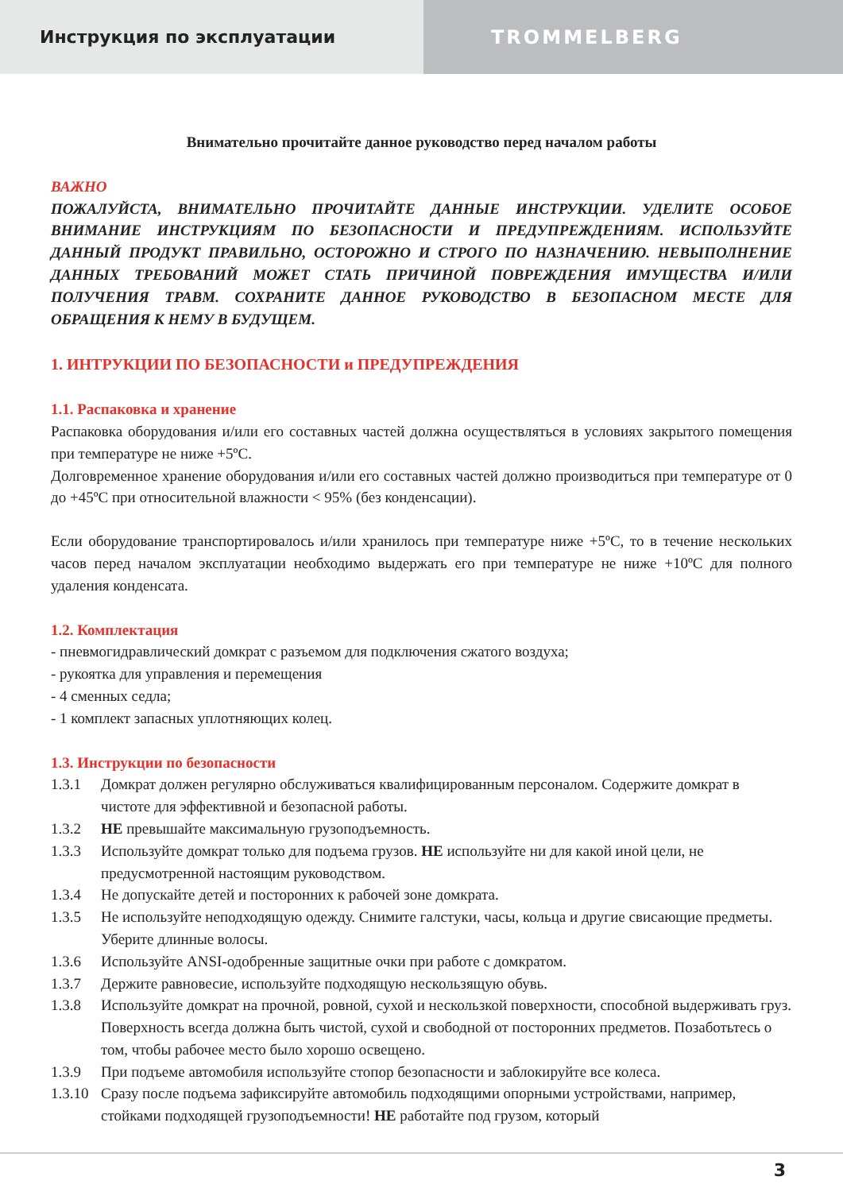Инструкция по эксплуатации TROMMELBERG
Внимательно прочитайте данное руководство перед началом работы
ВАЖНО
ПОЖАЛУЙСТА, ВНИМАТЕЛЬНО ПРОЧИТАЙТЕ ДАННЫЕ ИНСТРУКЦИИ. УДЕЛИТЕ ОСОБОЕ ВНИМАНИЕ ИНСТРУКЦИЯМ ПО БЕЗОПАСНОСТИ И ПРЕДУПРЕЖДЕНИЯМ. ИСПОЛЬЗУЙТЕ ДАННЫЙ ПРОДУКТ ПРАВИЛЬНО, ОСТОРОЖНО И СТРОГО ПО НАЗНАЧЕНИЮ. НЕВЫПОЛНЕНИЕ ДАННЫХ ТРЕБОВАНИЙ МОЖЕТ СТАТЬ ПРИЧИНОЙ ПОВРЕЖДЕНИЯ ИМУЩЕСТВА И/ИЛИ ПОЛУЧЕНИЯ ТРАВМ. СОХРАНИТЕ ДАННОЕ РУКОВОДСТВО В БЕЗОПАСНОМ МЕСТЕ ДЛЯ ОБРАЩЕНИЯ К НЕМУ В БУДУЩЕМ.
1. ИНТРУКЦИИ ПО БЕЗОПАСНОСТИ и ПРЕДУПРЕЖДЕНИЯ
1.1. Распаковка и хранение
Распаковка оборудования и/или его составных частей должна осуществляться в условиях закрытого помещения при температуре не ниже +5ºС.
Долговременное хранение оборудования и/или его составных частей должно производиться при температуре от 0 до +45ºС при относительной влажности < 95% (без конденсации).
Если оборудование транспортировалось и/или хранилось при температуре ниже +5ºС, то в течение нескольких часов перед началом эксплуатации необходимо выдержать его при температуре не ниже +10ºС для полного удаления конденсата.
1.2. Комплектация
- пневмогидравлический домкрат с разъемом для подключения сжатого воздуха;
- рукоятка для управления и перемещения
- 4 сменных седла;
- 1 комплект запасных уплотняющих колец.
1.3. Инструкции по безопасности
1.3.1 Домкрат должен регулярно обслуживаться квалифицированным персоналом. Содержите домкрат в чистоте для эффективной и безопасной работы.
1.3.2 НЕ превышайте максимальную грузоподъемность.
1.3.3 Используйте домкрат только для подъема грузов. НЕ используйте ни для какой иной цели, не предусмотренной настоящим руководством.
1.3.4 Не допускайте детей и посторонних к рабочей зоне домкрата.
1.3.5 Не используйте неподходящую одежду. Снимите галстуки, часы, кольца и другие свисающие предметы. Уберите длинные волосы.
1.3.6 Используйте ANSI-одобренные защитные очки при работе с домкратом.
1.3.7 Держите равновесие, используйте подходящую нескользящую обувь.
1.3.8 Используйте домкрат на прочной, ровной, сухой и нескользкой поверхности, способной выдерживать груз. Поверхность всегда должна быть чистой, сухой и свободной от посторонних предметов. Позаботьтесь о том, чтобы рабочее место было хорошо освещено.
1.3.9 При подъеме автомобиля используйте стопор безопасности и заблокируйте все колеса.
1.3.10 Сразу после подъема зафиксируйте автомобиль подходящими опорными устройствами, например, стойками подходящей грузоподъемности! НЕ работайте под грузом, который
3